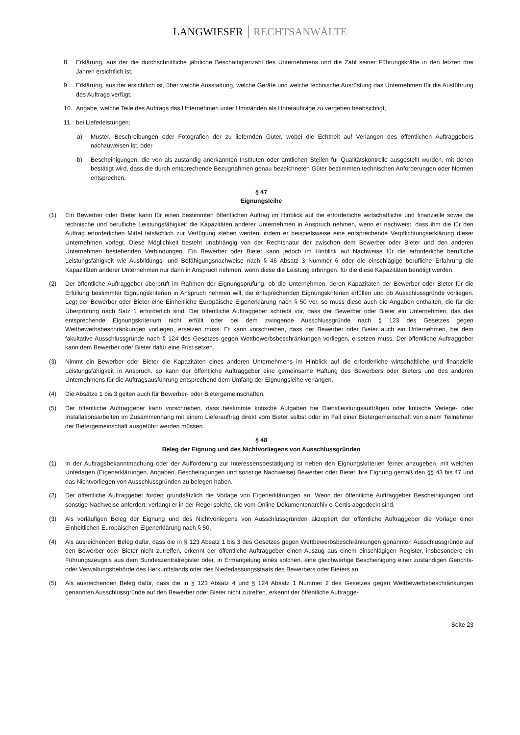LANGWIESER RECHTSANWÄLTE
8. Erklärung, aus der die durchschnittliche jährliche Beschäftigtenzahl des Unternehmens und die Zahl seiner Führungskräfte in den letzten drei Jahren ersichtlich ist,
9. Erklärung, aus der ersichtlich ist, über welche Ausstattung, welche Geräte und welche technische Ausrüstung das Unternehmen für die Ausführung des Auftrags verfügt,
10. Angabe, welche Teile des Auftrags das Unternehmen unter Umständen als Unteraufträge zu vergeben beabsichtigt,
11. bei Lieferleistungen:
a) Muster, Beschreibungen oder Fotografien der zu liefernden Güter, wobei die Echtheit auf Verlangen des öffentlichen Auftraggebers nachzuweisen ist, oder
b) Bescheinigungen, die von als zuständig anerkannten Instituten oder amtlichen Stellen für Qualitätskontrolle ausgestellt wurden, mit denen bestätigt wird, dass die durch entsprechende Bezugnahmen genau bezeichneten Güter bestimmten technischen Anforderungen oder Normen entsprechen.
§ 47
Eignungsleihe
(1) Ein Bewerber oder Bieter kann für einen bestimmten öffentlichen Auftrag im Hinblick auf die erforderliche wirtschaftliche und finanzielle sowie die technische und berufliche Leistungsfähigkeit die Kapazitäten anderer Unternehmen in Anspruch nehmen, wenn er nachweist, dass ihm die für den Auftrag erforderlichen Mittel tatsächlich zur Verfügung stehen werden, indem er beispielsweise eine entsprechende Verpflichtungserklärung dieser Unternehmen vorlegt. Diese Möglichkeit besteht unabhängig von der Rechtsnatur der zwischen dem Bewerber oder Bieter und den anderen Unternehmen bestehenden Verbindungen. Ein Bewerber oder Bieter kann jedoch im Hinblick auf Nachweise für die erforderliche berufliche Leistungsfähigkeit wie Ausbildungs- und Befähigungsnachweise nach § 46 Absatz 3 Nummer 6 oder die einschlägige berufliche Erfahrung die Kapazitäten anderer Unternehmen nur dann in Anspruch nehmen, wenn diese die Leistung erbringen, für die diese Kapazitäten benötigt werden.
(2) Der öffentliche Auftraggeber überprüft im Rahmen der Eignungsprüfung, ob die Unternehmen, deren Kapazitäten der Bewerber oder Bieter für die Erfüllung bestimmter Eignungskriterien in Anspruch nehmen will, die entsprechenden Eignungskriterien erfüllen und ob Ausschlussgründe vorliegen. Legt der Bewerber oder Bieter eine Einheitliche Europäische Eigenerklärung nach § 50 vor, so muss diese auch die Angaben enthalten, die für die Überprüfung nach Satz 1 erforderlich sind. Der öffentliche Auftraggeber schreibt vor, dass der Bewerber oder Bieter ein Unternehmen, das das entsprechende Eignungskriterium nicht erfüllt oder bei dem zwingende Ausschlussgründe nach § 123 des Gesetzes gegen Wettbewerbsbeschränkungen vorliegen, ersetzen muss. Er kann vorschreiben, dass der Bewerber oder Bieter auch ein Unternehmen, bei dem fakultative Ausschlussgründe nach § 124 des Gesetzes gegen Wettbewerbsbeschränkungen vorliegen, ersetzen muss. Der öffentliche Auftraggeber kann dem Bewerber oder Bieter dafür eine Frist setzen.
(3) Nimmt ein Bewerber oder Bieter die Kapazitäten eines anderen Unternehmens im Hinblick auf die erforderliche wirtschaftliche und finanzielle Leistungsfähigkeit in Anspruch, so kann der öffentliche Auftraggeber eine gemeinsame Haftung des Bewerbers oder Bieters und des anderen Unternehmens für die Auftragsausführung entsprechend dem Umfang der Eignungsleihe verlangen.
(4) Die Absätze 1 bis 3 gelten auch für Bewerber- oder Bietergemeinschaften.
(5) Der öffentliche Auftraggeber kann vorschreiben, dass bestimmte kritische Aufgaben bei Dienstleistungsaufträgen oder kritische Verlege- oder Installationsarbeiten im Zusammenhang mit einem Lieferauftrag direkt vom Bieter selbst oder im Fall einer Bietergemeinschaft von einem Teilnehmer der Bietergemeinschaft ausgeführt werden müssen.
§ 48
Beleg der Eignung und des Nichtvorliegens von Ausschlussgründen
(1) In der Auftragsbekanntmachung oder der Aufforderung zur Interessensbestätigung ist neben den Eignungskriterien ferner anzugeben, mit welchen Unterlagen (Eigenerklärungen, Angaben, Bescheinigungen und sonstige Nachweise) Bewerber oder Bieter ihre Eignung gemäß den §§ 43 bis 47 und das Nichtvorliegen von Ausschlussgründen zu belegen haben.
(2) Der öffentliche Auftraggeber fordert grundsätzlich die Vorlage von Eigenerklärungen an. Wenn der öffentliche Auftraggeber Bescheinigungen und sonstige Nachweise anfordert, verlangt er in der Regel solche, die vom Online-Dokumentenarchiv e-Certis abgedeckt sind.
(3) Als vorläufigen Beleg der Eignung und des Nichtvorliegens von Ausschlussgründen akzeptiert der öffentliche Auftraggeber die Vorlage einer Einheitlichen Europäischen Eigenerklärung nach § 50.
(4) Als ausreichenden Beleg dafür, dass die in § 123 Absatz 1 bis 3 des Gesetzes gegen Wettbewerbsbeschränkungen genannten Ausschlussgründe auf den Bewerber oder Bieter nicht zutreffen, erkennt der öffentliche Auftraggeber einen Auszug aus einem einschlägigen Register, insbesondere ein Führungszeugnis aus dem Bundeszentralregister oder, in Ermangelung eines solchen, eine gleichwertige Bescheinigung einer zuständigen Gerichts- oder Verwaltungsbehörde des Herkunftslands oder des Niederlassungsstaats des Bewerbers oder Bieters an.
(5) Als ausreichenden Beleg dafür, dass die in § 123 Absatz 4 und § 124 Absatz 1 Nummer 2 des Gesetzes gegen Wettbewerbsbeschränkungen genannten Ausschlussgründe auf den Bewerber oder Bieter nicht zutreffen, erkennt der öffentliche Auftragge-
Seite 23